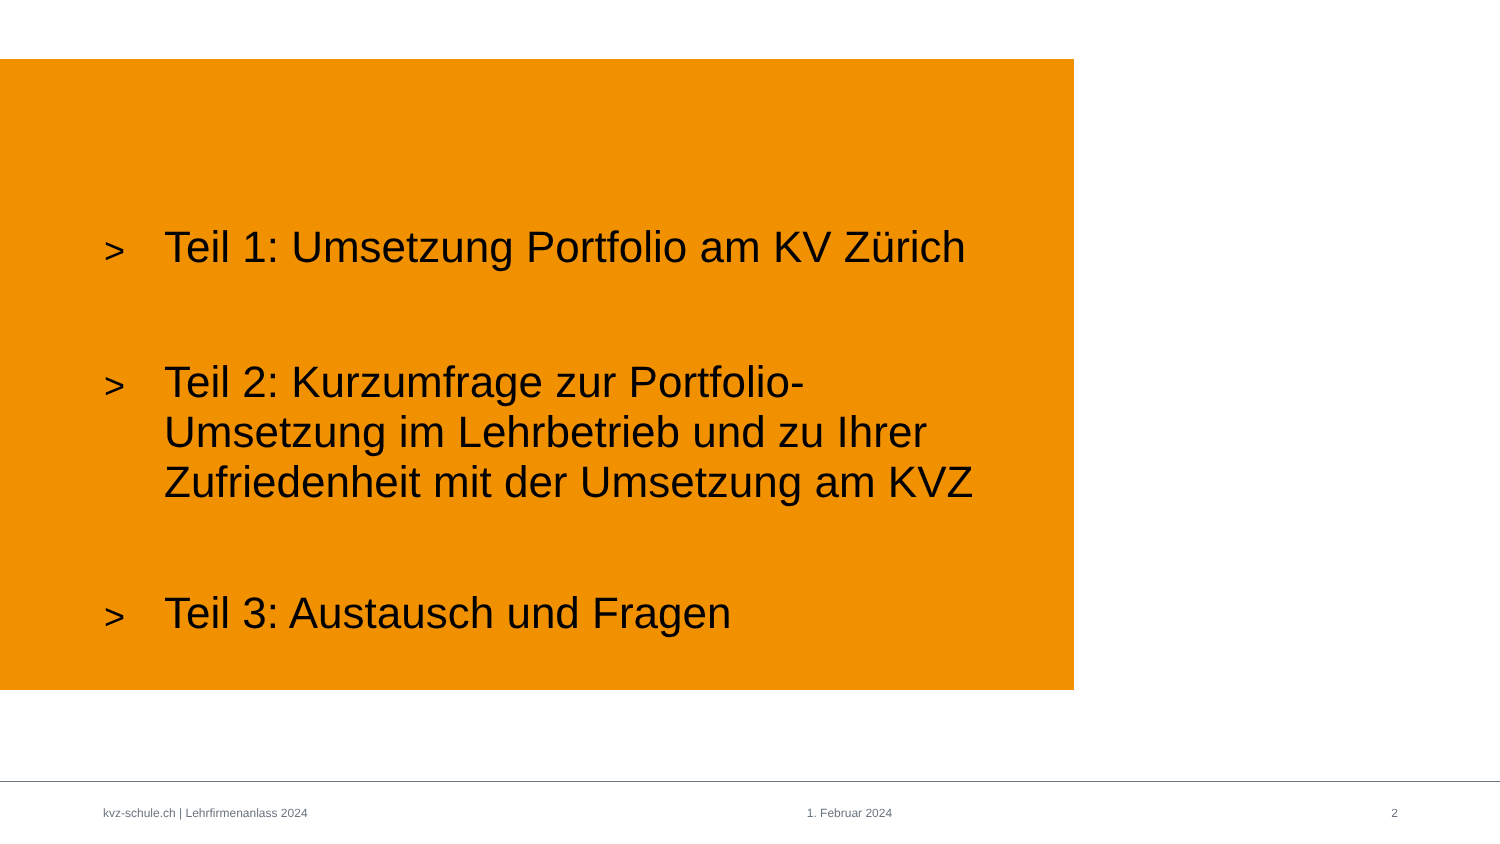>
Teil 1: Umsetzung Portfolio am KV Zürich
>
Teil 2: Kurzumfrage zur Portfolio-Umsetzung im Lehrbetrieb und zu Ihrer Zufriedenheit mit der Umsetzung am KVZ
>
Teil 3: Austausch und Fragen
kvz-schule.ch | Lehrfirmenanlass 2024 1. Februar 2024 2